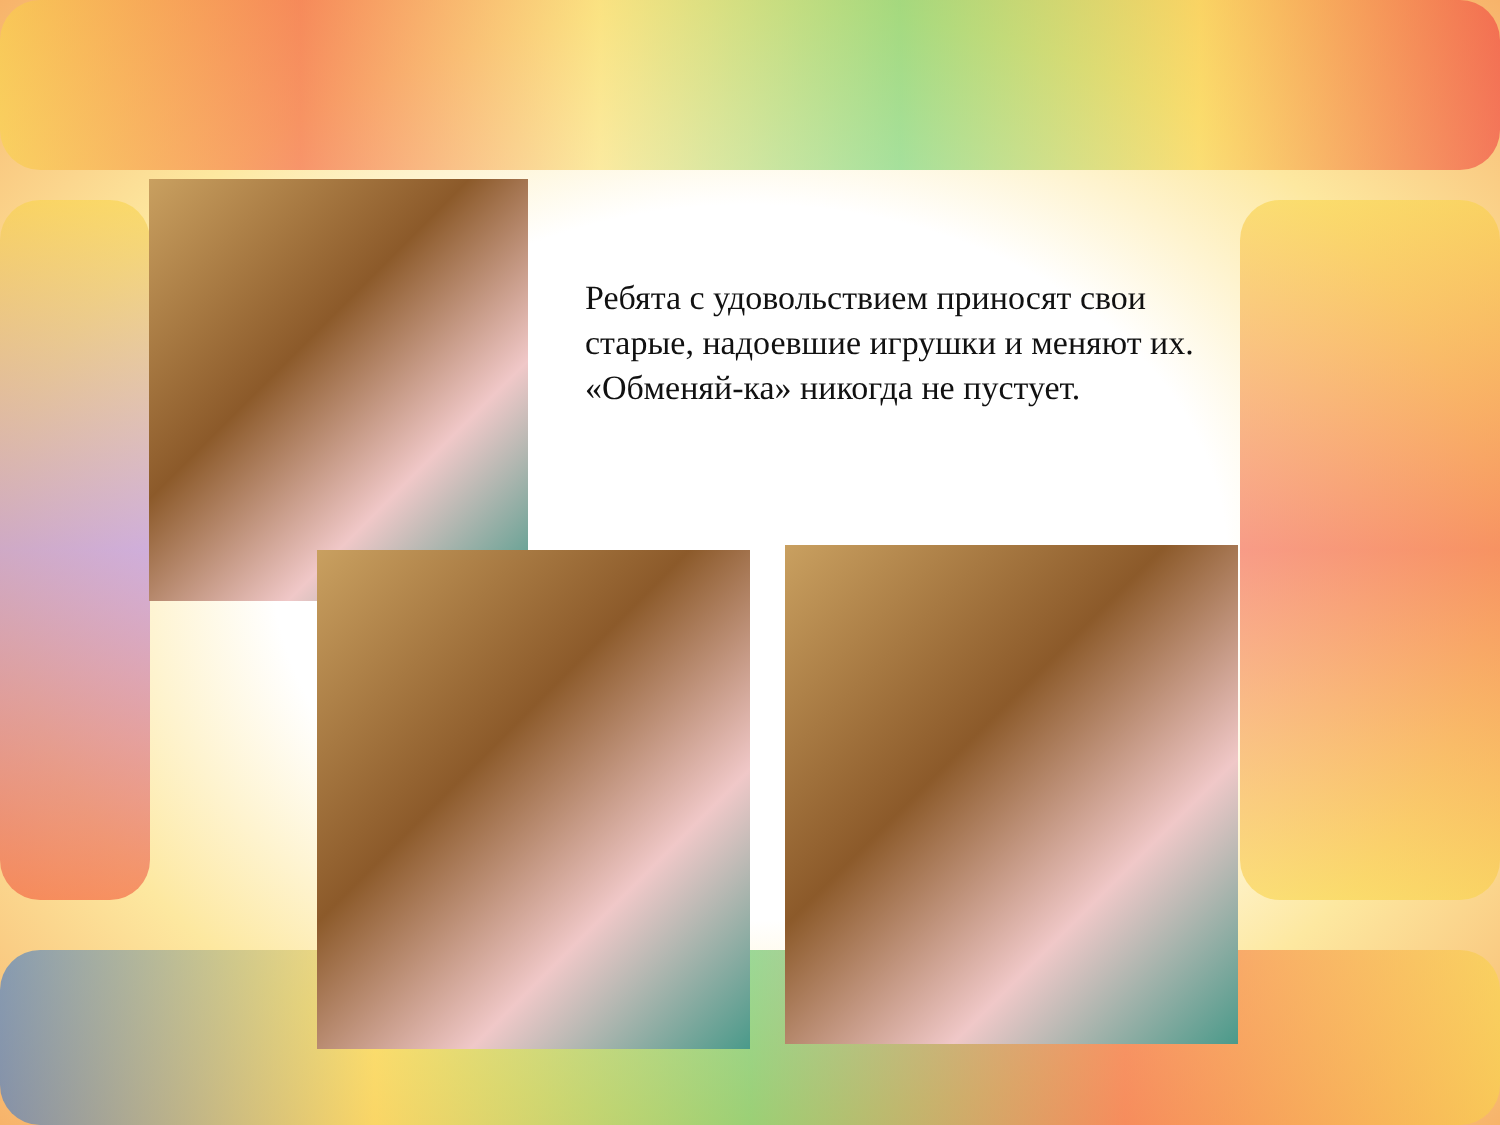Ребята с удовольствием приносят свои старые, надоевшие игрушки и меняют их.
«Обменяй-ка» никогда не пустует.